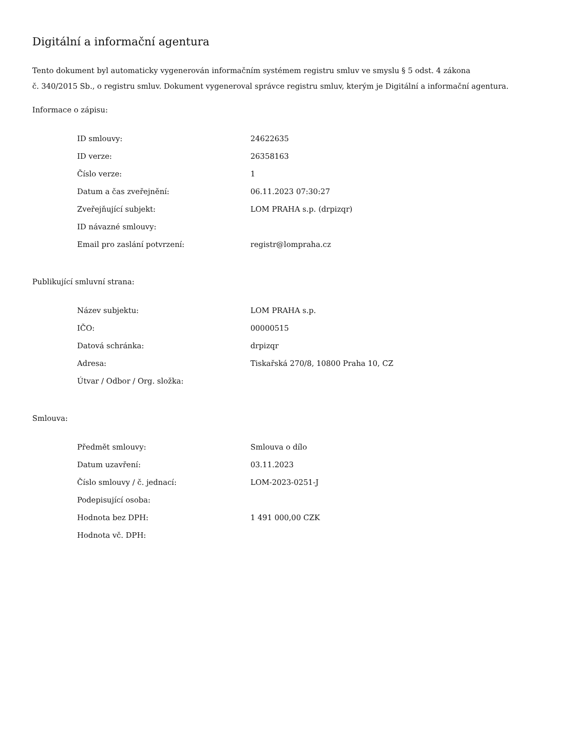Digitální a informační agentura
Tento dokument byl automaticky vygenerován informačním systémem registru smluv ve smyslu § 5 odst. 4 zákona
č. 340/2015 Sb., o registru smluv. Dokument vygeneroval správce registru smluv, kterým je Digitální a informační agentura.
Informace o zápisu:
| ID smlouvy: | 24622635 |
| ID verze: | 26358163 |
| Číslo verze: | 1 |
| Datum a čas zveřejnění: | 06.11.2023 07:30:27 |
| Zveřejňující subjekt: | LOM PRAHA s.p. (drpizqr) |
| ID návazné smlouvy: | |
| Email pro zaslání potvrzení: | registr@lompraha.cz |
Publikující smluvní strana:
| Název subjektu: | LOM PRAHA s.p. |
| IČO: | 00000515 |
| Datová schránka: | drpizqr |
| Adresa: | Tiskařská 270/8, 10800 Praha 10, CZ |
| Útvar / Odbor / Org. složka: | |
Smlouva:
| Předmět smlouvy: | Smlouva o dílo |
| Datum uzavření: | 03.11.2023 |
| Číslo smlouvy / č. jednací: | LOM-2023-0251-J |
| Podepisující osoba: | |
| Hodnota bez DPH: | 1 491 000,00 CZK |
| Hodnota vč. DPH: | |